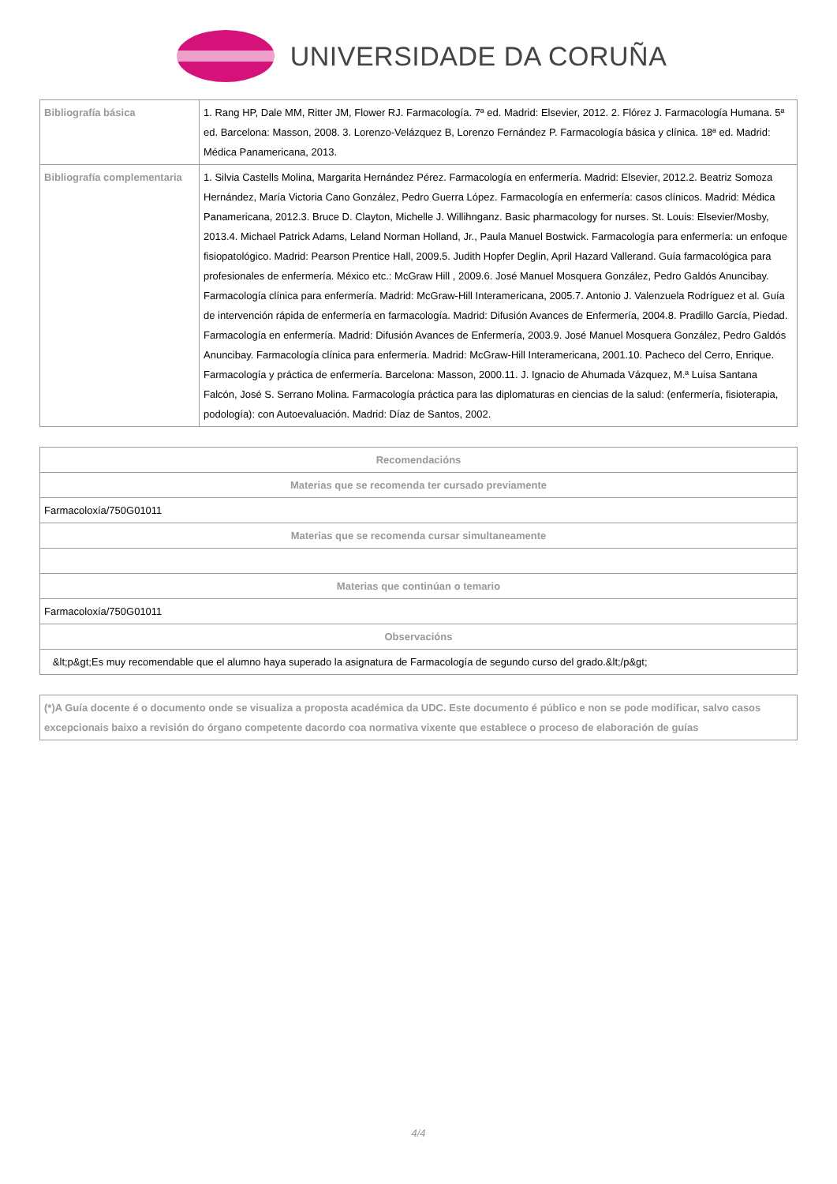UNIVERSIDADE DA CORUÑA
| Bibliografía básica | 1. Rang HP, Dale MM, Ritter JM, Flower RJ. Farmacología. 7ª ed. Madrid: Elsevier, 2012. 2. Flórez J. Farmacología Humana. 5ª ed. Barcelona: Masson, 2008. 3. Lorenzo-Velázquez B, Lorenzo Fernández P. Farmacología básica y clínica. 18ª ed. Madrid: Médica Panamericana, 2013. |
| Bibliografía complementaria | 1. Silvia Castells Molina, Margarita Hernández Pérez. Farmacología en enfermería. Madrid: Elsevier, 2012.2. Beatriz Somoza Hernández, María Victoria Cano González, Pedro Guerra López. Farmacología en enfermería: casos clínicos. Madrid: Médica Panamericana, 2012.3. Bruce D. Clayton, Michelle J. Willihnganz. Basic pharmacology for nurses. St. Louis: Elsevier/Mosby, 2013.4. Michael Patrick Adams, Leland Norman Holland, Jr., Paula Manuel Bostwick. Farmacología para enfermería: un enfoque fisiopatológico. Madrid: Pearson Prentice Hall, 2009.5. Judith Hopfer Deglin, April Hazard Vallerand. Guía farmacológica para profesionales de enfermería. México etc.: McGraw Hill , 2009.6. José Manuel Mosquera González, Pedro Galdós Anuncibay. Farmacología clínica para enfermería. Madrid: McGraw-Hill Interamericana, 2005.7. Antonio J. Valenzuela Rodríguez et al. Guía de intervención rápida de enfermería en farmacología. Madrid: Difusión Avances de Enfermería, 2004.8. Pradillo García, Piedad. Farmacología en enfermería. Madrid: Difusión Avances de Enfermería, 2003.9. José Manuel Mosquera González, Pedro Galdós Anuncibay. Farmacología clínica para enfermería. Madrid: McGraw-Hill Interamericana, 2001.10. Pacheco del Cerro, Enrique. Farmacología y práctica de enfermería. Barcelona: Masson, 2000.11. J. Ignacio de Ahumada Vázquez, M.ª Luisa Santana Falcón, José S. Serrano Molina. Farmacología práctica para las diplomaturas en ciencias de la salud: (enfermería, fisioterapia, podología): con Autoevaluación. Madrid: Díaz de Santos, 2002. |
| Recomendacións |
| --- |
| Materias que se recomenda ter cursado previamente |
| Farmacoloxía/750G01011 |
| Materias que se recomenda cursar simultaneamente |
| Materias que continúan o temario |
| Farmacoloxía/750G01011 |
| Observacións |
| &lt;p&gt;Es muy recomendable que el alumno haya superado la asignatura de Farmacología de segundo curso del grado.&lt;/p&gt; |
(*)A Guía docente é o documento onde se visualiza a proposta académica da UDC. Este documento é público e non se pode modificar, salvo casos excepcionais baixo a revisión do órgano competente dacordo coa normativa vixente que establece o proceso de elaboración de guías
4/4